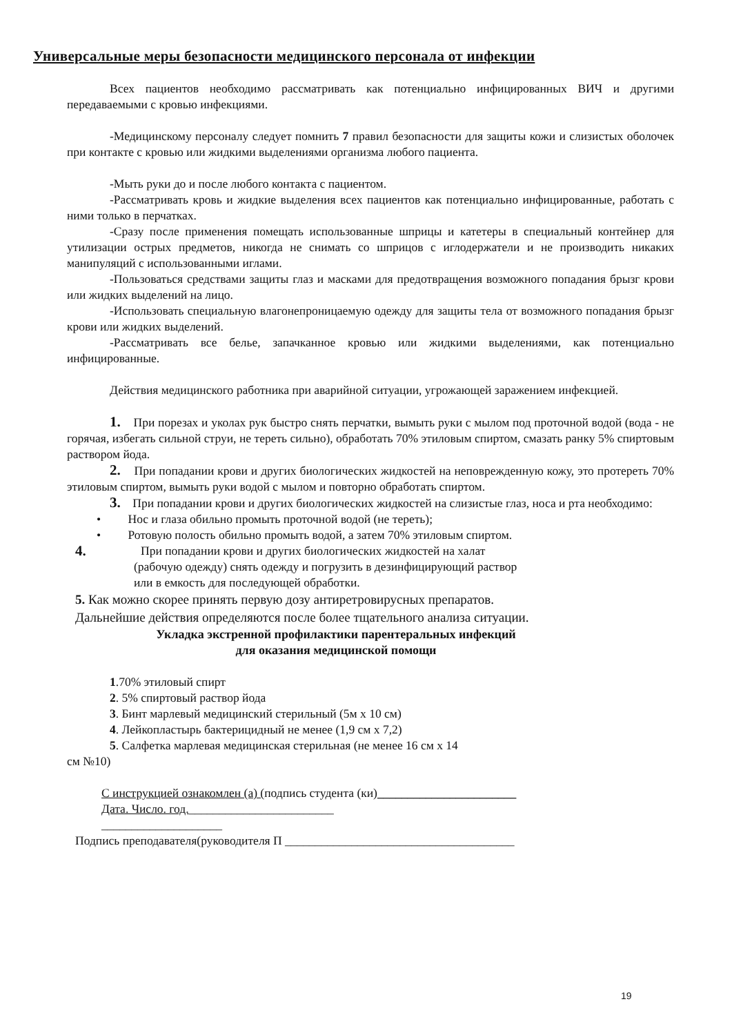Универсальные меры безопасности медицинского персонала от инфекции
Всех пациентов необходимо рассматривать как потенциально инфицированных ВИЧ и другими передаваемыми с кровью инфекциями.
-Медицинскому персоналу следует помнить 7 правил безопасности для защиты кожи и слизистых оболочек при контакте с кровью или жидкими выделениями организма любого пациента.
-Мыть руки до и после любого контакта с пациентом.
-Рассматривать кровь и жидкие выделения всех пациентов как потенциально инфицированные, работать с ними только в перчатках.
-Сразу после применения помещать использованные шприцы и катетеры в специальный контейнер для утилизации острых предметов, никогда не снимать со шприцов с иглодержатели и не производить никаких манипуляций с использованными иглами.
-Пользоваться средствами защиты глаз и масками для предотвращения возможного попадания брызг крови или жидких выделений на лицо.
-Использовать специальную влагонепроницаемую одежду для защиты тела от возможного попадания брызг крови или жидких выделений.
-Рассматривать все белье, запачканное кровью или жидкими выделениями, как потенциально инфицированные.
Действия медицинского работника при аварийной ситуации, угрожающей заражением инфекцией.
1. При порезах и уколах рук быстро снять перчатки, вымыть руки с мылом под проточной водой (вода - не горячая, избегать сильной струи, не тереть сильно), обработать 70% этиловым спиртом, смазать ранку 5% спиртовым раствором йода.
2. При попадании крови и других биологических жидкостей на неповрежденную кожу, это протереть 70% этиловым спиртом, вымыть руки водой с мылом и повторно обработать спиртом.
3. При попадании крови и других биологических жидкостей на слизистые глаз, носа и рта необходимо:
• Нос и глаза обильно промыть проточной водой (не тереть);
• Ротовую полость обильно промыть водой, а затем 70% этиловым спиртом.
4.
При попадании крови и других биологических жидкостей на халат
(рабочую одежду) снять одежду и погрузить в дезинфицирующий раствор
или в емкость для последующей обработки.
5. Как можно скорее принять первую дозу антиретровирусных препаратов.
Дальнейшие действия определяются после более тщательного анализа ситуации.
Укладка экстренной профилактики парентеральных инфекций
для оказания медицинской помощи
1.70% этиловый спирт
2. 5% спиртовый раствор йода
3. Бинт марлевый медицинский стерильный (5м х 10 см)
4. Лейкопластырь бактерицидный не менее (1,9 см х 7,2)
5. Салфетка марлевая медицинская стерильная (не менее 16 см х 14
см №10)
С инструкцией ознакомлен (а) (подпись студента (ки)_______________________
Дата. Число. год.________________________
____________________
Подпись преподавателя(руководителя П ______________________________________
19